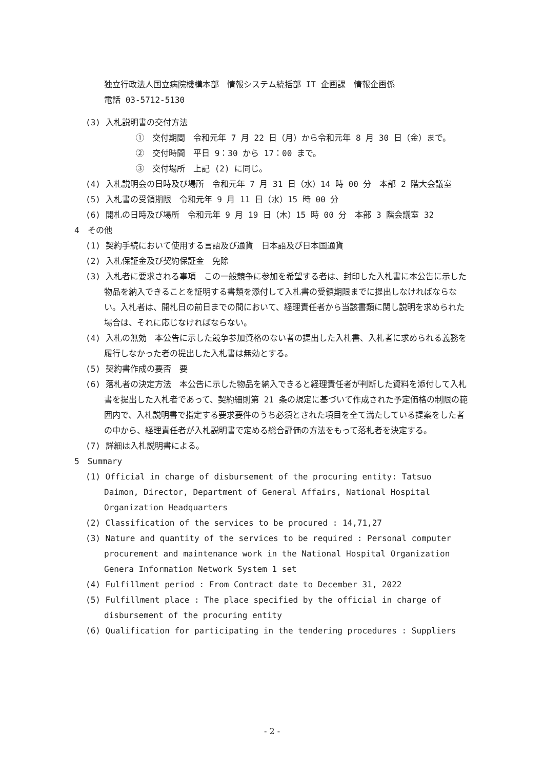独立行政法人国立病院機構本部　情報システム統括部 IT 企画課　情報企画係
電話 03-5712-5130
(3) 入札説明書の交付方法
①　交付期間　令和元年 7 月 22 日（月）から令和元年 8 月 30 日（金）まで。
②　交付時間　平日 9：30 から 17：00 まで。
③　交付場所　上記 (2) に同じ。
(4) 入札説明会の日時及び場所　令和元年 7 月 31 日（水）14 時 00 分　本部 2 階大会議室
(5) 入札書の受領期限　令和元年 9 月 11 日（水）15 時 00 分
(6) 開札の日時及び場所　令和元年 9 月 19 日（木）15 時 00 分　本部 3 階会議室 32
4　その他
(1) 契約手続において使用する言語及び通貨　日本語及び日本国通貨
(2) 入札保証金及び契約保証金　免除
(3) 入札者に要求される事項　この一般競争に参加を希望する者は、封印した入札書に本公告に示した物品を納入できることを証明する書類を添付して入札書の受領期限までに提出しなければならない。入札者は、開札日の前日までの間において、経理責任者から当該書類に関し説明を求められた場合は、それに応じなければならない。
(4) 入札の無効　本公告に示した競争参加資格のない者の提出した入札書、入札者に求められる義務を履行しなかった者の提出した入札書は無効とする。
(5) 契約書作成の要否　要
(6) 落札者の決定方法　本公告に示した物品を納入できると経理責任者が判断した資料を添付して入札書を提出した入札者であって、契約細則第 21 条の規定に基づいて作成された予定価格の制限の範囲内で、入札説明書で指定する要求要件のうち必須とされた項目を全て満たしている提案をした者の中から、経理責任者が入札説明書で定める総合評価の方法をもって落札者を決定する。
(7) 詳細は入札説明書による。
5　Summary
(1) Official in charge of disbursement of the procuring entity: Tatsuo Daimon, Director, Department of General Affairs, National Hospital Organization Headquarters
(2) Classification of the services to be procured : 14,71,27
(3) Nature and quantity of the services to be required : Personal computer procurement and maintenance work in the National Hospital Organization Genera Information Network System 1 set
(4) Fulfillment period : From Contract date to December 31, 2022
(5) Fulfillment place : The place specified by the official in charge of disbursement of the procuring entity
(6) Qualification for participating in the tendering procedures : Suppliers
- 2 -